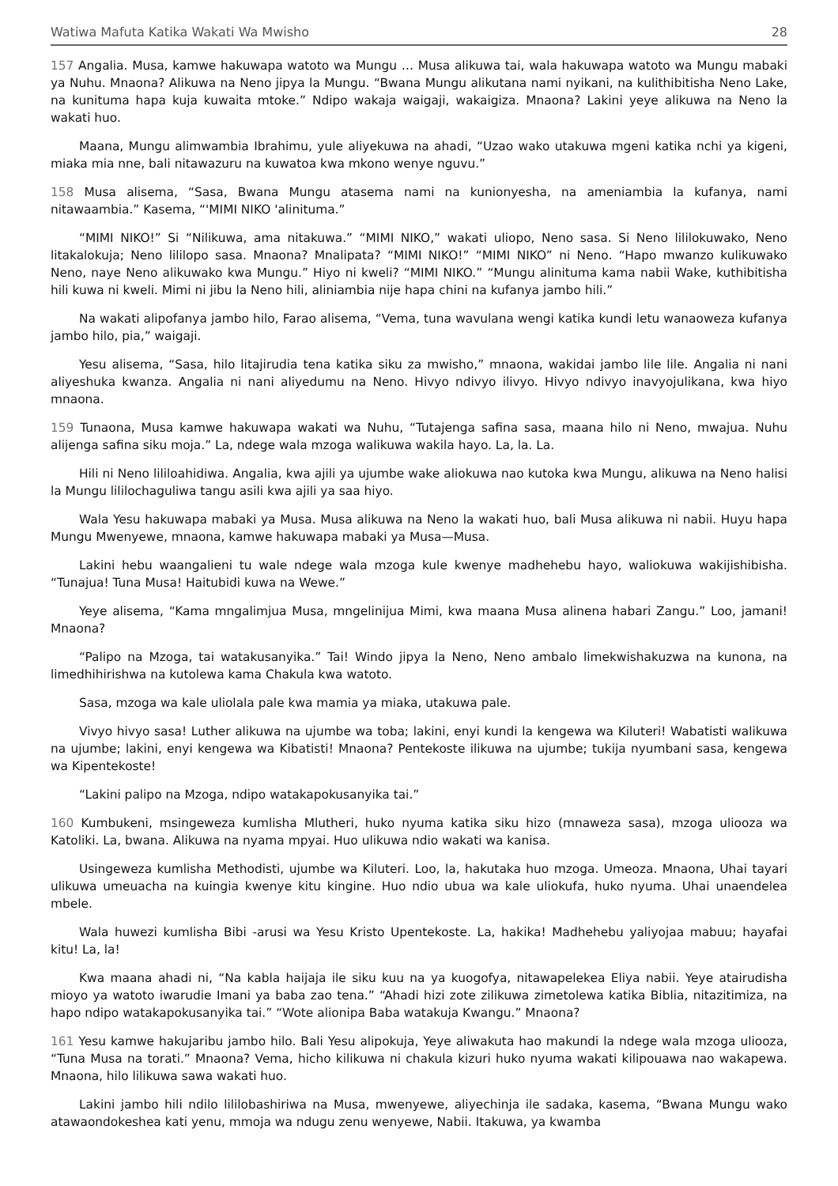Watiwa Mafuta Katika Wakati Wa Mwisho 28
157 Angalia. Musa, kamwe hakuwapa watoto wa Mungu … Musa alikuwa tai, wala hakuwapa watoto wa Mungu mabaki ya Nuhu. Mnaona? Alikuwa na Neno jipya la Mungu. “Bwana Mungu alikutana nami nyikani, na kulithibitisha Neno Lake, na kunituma hapa kuja kuwaita mtoke.” Ndipo wakaja waigaji, wakaigiza. Mnaona? Lakini yeye alikuwa na Neno la wakati huo.
Maana, Mungu alimwambia Ibrahimu, yule aliyekuwa na ahadi, “Uzao wako utakuwa mgeni katika nchi ya kigeni, miaka mia nne, bali nitawazuru na kuwatoa kwa mkono wenye nguvu.”
158 Musa alisema, “Sasa, Bwana Mungu atasema nami na kunionyesha, na ameniambia la kufanya, nami nitawaambia.” Kasema, “'MIMI NIKO 'alinituma.”
“MIMI NIKO!” Si “Nilikuwa, ama nitakuwa.” “MIMI NIKO,” wakati uliopo, Neno sasa. Si Neno lililokuwako, Neno litakalokuja; Neno lililopo sasa. Mnaona? Mnalipata? “MIMI NIKO!” “MIMI NIKO” ni Neno. “Hapo mwanzo kulikuwako Neno, naye Neno alikuwako kwa Mungu.” Hiyo ni kweli? “MIMI NIKO.” “Mungu alinituma kama nabii Wake, kuthibitisha hili kuwa ni kweli. Mimi ni jibu la Neno hili, aliniambia nije hapa chini na kufanya jambo hili.”
Na wakati alipofanya jambo hilo, Farao alisema, “Vema, tuna wavulana wengi katika kundi letu wanaoweza kufanya jambo hilo, pia,” waigaji.
Yesu alisema, “Sasa, hilo litajirudia tena katika siku za mwisho,” mnaona, wakidai jambo lile lile. Angalia ni nani aliyeshuka kwanza. Angalia ni nani aliyedumu na Neno. Hivyo ndivyo ilivyo. Hivyo ndivyo inavyojulikana, kwa hiyo mnaona.
159 Tunaona, Musa kamwe hakuwapa wakati wa Nuhu, “Tutajenga safina sasa, maana hilo ni Neno, mwajua. Nuhu alijenga safina siku moja.” La, ndege wala mzoga walikuwa wakila hayo. La, la. La.
Hili ni Neno lililoahidiwa. Angalia, kwa ajili ya ujumbe wake aliokuwa nao kutoka kwa Mungu, alikuwa na Neno halisi la Mungu lililochaguliwa tangu asili kwa ajili ya saa hiyo.
Wala Yesu hakuwapa mabaki ya Musa. Musa alikuwa na Neno la wakati huo, bali Musa alikuwa ni nabii. Huyu hapa Mungu Mwenyewe, mnaona, kamwe hakuwapa mabaki ya Musa—Musa.
Lakini hebu waangalieni tu wale ndege wala mzoga kule kwenye madhehebu hayo, waliokuwa wakijishibisha. “Tunajua! Tuna Musa! Haitubidi kuwa na Wewe.”
Yeye alisema, “Kama mngalimjua Musa, mngelinijua Mimi, kwa maana Musa alinena habari Zangu.” Loo, jamani! Mnaona?
“Palipo na Mzoga, tai watakusanyika.” Tai! Windo jipya la Neno, Neno ambalo limekwishakuzwa na kunona, na limedhihirishwa na kutolewa kama Chakula kwa watoto.
Sasa, mzoga wa kale uliolala pale kwa mamia ya miaka, utakuwa pale.
Vivyo hivyo sasa! Luther alikuwa na ujumbe wa toba; lakini, enyi kundi la kengewa wa Kiluteri! Wabatisti walikuwa na ujumbe; lakini, enyi kengewa wa Kibatisti! Mnaona? Pentekoste ilikuwa na ujumbe; tukija nyumbani sasa, kengewa wa Kipentekoste!
“Lakini palipo na Mzoga, ndipo watakapokusanyika tai.”
160 Kumbukeni, msingeweza kumlisha Mlutheri, huko nyuma katika siku hizo (mnaweza sasa), mzoga uliooza wa Katoliki. La, bwana. Alikuwa na nyama mpyai. Huo ulikuwa ndio wakati wa kanisa.
Usingeweza kumlisha Methodisti, ujumbe wa Kiluteri. Loo, la, hakutaka huo mzoga. Umeoza. Mnaona, Uhai tayari ulikuwa umeuacha na kuingia kwenye kitu kingine. Huo ndio ubua wa kale uliokufa, huko nyuma. Uhai unaendelea mbele.
Wala huwezi kumlisha Bibi -arusi wa Yesu Kristo Upentekoste. La, hakika! Madhehebu yaliyojaa mabuu; hayafai kitu! La, la!
Kwa maana ahadi ni, “Na kabla haijaja ile siku kuu na ya kuogofya, nitawapelekea Eliya nabii. Yeye atairudisha mioyo ya watoto iwarudie Imani ya baba zao tena.” “Ahadi hizi zote zilikuwa zimetolewa katika Biblia, nitazitimiza, na hapo ndipo watakapokusanyika tai.” “Wote alionipa Baba watakuja Kwangu.” Mnaona?
161 Yesu kamwe hakujaribu jambo hilo. Bali Yesu alipokuja, Yeye aliwakuta hao makundi la ndege wala mzoga uliooza, “Tuna Musa na torati.” Mnaona? Vema, hicho kilikuwa ni chakula kizuri huko nyuma wakati kilipouawa nao wakapewa. Mnaona, hilo lilikuwa sawa wakati huo.
Lakini jambo hili ndilo lililobashiriwa na Musa, mwenyewe, aliyechinja ile sadaka, kasema, “Bwana Mungu wako atawaondokeshea kati yenu, mmoja wa ndugu zenu wenyewe, Nabii. Itakuwa, ya kwamba